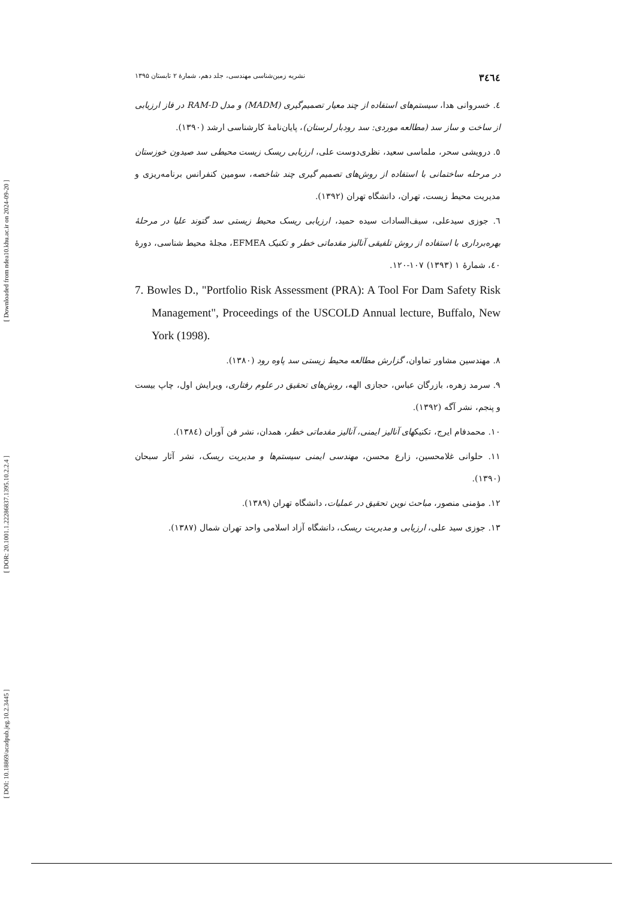[ Downloaded from ndea10.khu.ac.ir on 2024-09-20 ]
[ DOR: 20.1001.1.22286837.1395.10.2.2.4 ]
[ DOI: 10.18869/acadpub.jeg.10.2.3445 ]
۳٤٦٤ نشریه زمین‌شناسی مهندسی، جلد دهم، شمارهٔ ۲ تابستان ۱۳۹۵
٤. خسروانی هدا، سیستم‌های استفاده از چند معیار تصمیم‌گیری (MADM) و مدل RAM-D در فاز ارزیابی از ساخت و ساز سد (مطالعه موردی: سد رودبار لرستان)، پایان‌نامهٔ کارشناسی ارشد (۱۳۹۰).
٥. درویشی سحر، ملماسی سعید، نظری‌دوست علی، ارزیابی ریسک زیست محیطی سد صیدون خوزستان در مرحله ساختمانی با استفاده از روش‌های تصمیم گیری چند شاخصه، سومین کنفرانس برنامه‌ریزی و مدیریت محیط زیست، تهران، دانشگاه تهران (۱۳۹۲).
٦. جوزی سیدعلی، سیف‌السادات سیده حمید، ارزیابی ریسک محیط زیستی سد گتوند علیا در مرحلهٔ بهره‌برداری با استفاده از روش تلفیقی آنالیز مقدماتی خطر و تکنیک EFMEA، مجلهٔ محیط شناسی، دورهٔ ٤٠، شمارهٔ ۱ (۱۳۹۳) ۱۰۷-۱۲۰.
7. Bowles D., "Portfolio Risk Assessment (PRA): A Tool For Dam Safety Risk Management", Proceedings of the USCOLD Annual lecture, Buffalo, New York (1998).
۸. مهندسین مشاور تماوان، گزارش مطالعه محیط زیستی سد پاوه رود (۱۳۸۰).
۹. سرمد زهره، بازرگان عباس، حجازی الهه، روش‌های تحقیق در علوم رفتاری، ویرایش اول، چاپ بیست و پنجم، نشر آگه (۱۳۹۲).
۱۰. محمدفام ایرج، تکنیکهای آنالیز ایمنی، آنالیز مقدماتی خطر، همدان، نشر فن آوران (۱۳۸٤).
۱۱. حلوانی غلامحسین، زارع محسن، مهندسی ایمنی سیستم‌ها و مدیریت ریسک، نشر آثار سبحان (۱۳۹۰).
۱۲. مؤمنی منصور، مباحث نوین تحقیق در عملیات، دانشگاه تهران (۱۳۸۹).
۱۳. جوزی سید علی، ارزیابی و مدیریت ریسک، دانشگاه آزاد اسلامی واحد تهران شمال (۱۳۸۷).